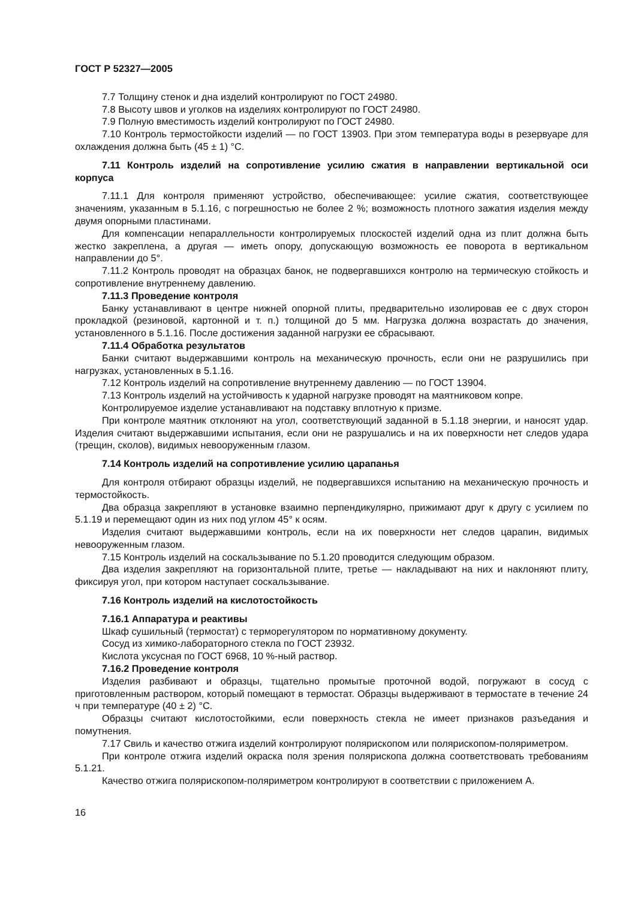ГОСТ Р 52327—2005
7.7 Толщину стенок и дна изделий контролируют по ГОСТ 24980.
7.8 Высоту швов и уголков на изделиях контролируют по ГОСТ 24980.
7.9 Полную вместимость изделий контролируют по ГОСТ 24980.
7.10 Контроль термостойкости изделий — по ГОСТ 13903. При этом температура воды в резервуаре для охлаждения должна быть (45 ± 1) °С.
7.11 Контроль изделий на сопротивление усилию сжатия в направлении вертикальной оси корпуса
7.11.1 Для контроля применяют устройство, обеспечивающее: усилие сжатия, соответствующее значениям, указанным в 5.1.16, с погрешностью не более 2 %; возможность плотного зажатия изделия между двумя опорными пластинами.
Для компенсации непараллельности контролируемых плоскостей изделий одна из плит должна быть жестко закреплена, а другая — иметь опору, допускающую возможность ее поворота в вертикальном направлении до 5°.
7.11.2 Контроль проводят на образцах банок, не подвергавшихся контролю на термическую стойкость и сопротивление внутреннему давлению.
7.11.3 Проведение контроля
Банку устанавливают в центре нижней опорной плиты, предварительно изолировав ее с двух сторон прокладкой (резиновой, картонной и т. п.) толщиной до 5 мм. Нагрузка должна возрастать до значения, установленного в 5.1.16. После достижения заданной нагрузки ее сбрасывают.
7.11.4 Обработка результатов
Банки считают выдержавшими контроль на механическую прочность, если они не разрушились при нагрузках, установленных в 5.1.16.
7.12 Контроль изделий на сопротивление внутреннему давлению — по ГОСТ 13904.
7.13 Контроль изделий на устойчивость к ударной нагрузке проводят на маятниковом копре.
Контролируемое изделие устанавливают на подставку вплотную к призме.
При контроле маятник отклоняют на угол, соответствующий заданной в 5.1.18 энергии, и наносят удар. Изделия считают выдержавшими испытания, если они не разрушались и на их поверхности нет следов удара (трещин, сколов), видимых невооруженным глазом.
7.14 Контроль изделий на сопротивление усилию царапанья
Для контроля отбирают образцы изделий, не подвергавшихся испытанию на механическую прочность и термостойкость.
Два образца закрепляют в установке взаимно перпендикулярно, прижимают друг к другу с усилием по 5.1.19 и перемещают один из них под углом 45° к осям.
Изделия считают выдержавшими контроль, если на их поверхности нет следов царапин, видимых невооруженным глазом.
7.15 Контроль изделий на соскальзывание по 5.1.20 проводится следующим образом.
Два изделия закрепляют на горизонтальной плите, третье — накладывают на них и наклоняют плиту, фиксируя угол, при котором наступает соскальзывание.
7.16 Контроль изделий на кислотостойкость
7.16.1 Аппаратура и реактивы
Шкаф сушильный (термостат) с терморегулятором по нормативному документу.
Сосуд из химико-лабораторного стекла по ГОСТ 23932.
Кислота уксусная по ГОСТ 6968, 10 %-ный раствор.
7.16.2 Проведение контроля
Изделия разбивают и образцы, тщательно промытые проточной водой, погружают в сосуд с приготовленным раствором, который помещают в термостат. Образцы выдерживают в термостате в течение 24 ч при температуре (40 ± 2) °С.
Образцы считают кислотостойкими, если поверхность стекла не имеет признаков разъедания и помутнения.
7.17 Свиль и качество отжига изделий контролируют полярископом или полярископом-поляриметром.
При контроле отжига изделий окраска поля зрения полярископа должна соответствовать требованиям 5.1.21.
Качество отжига полярископом-поляриметром контролируют в соответствии с приложением А.
16